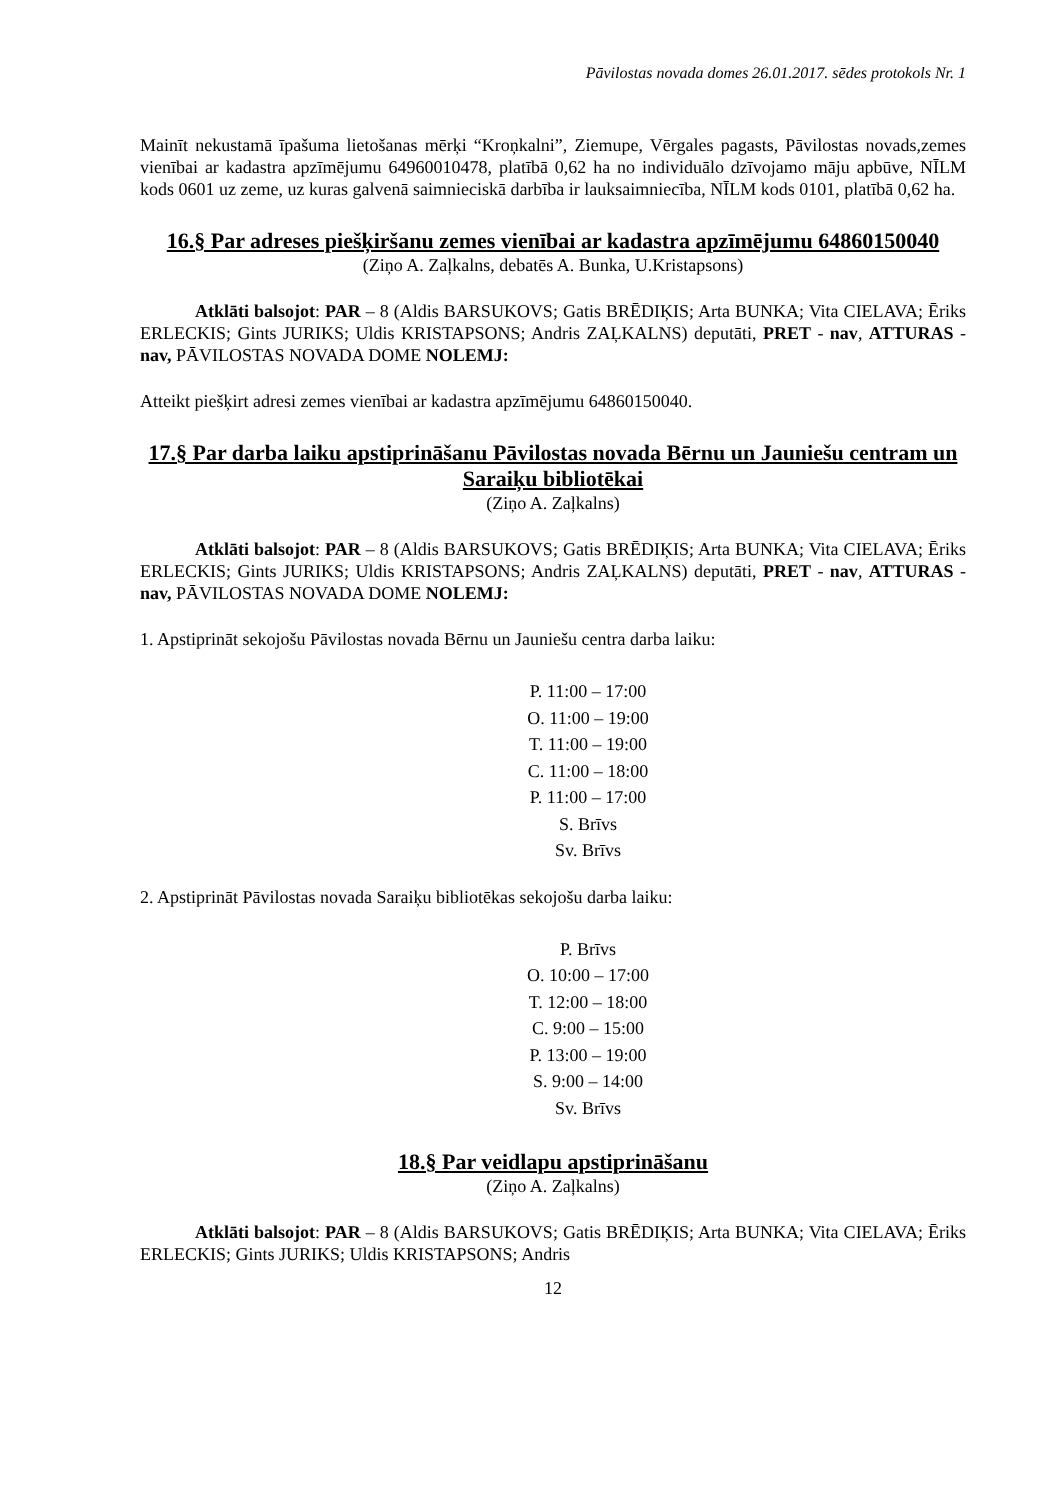Pāvilostas novada domes 26.01.2017. sēdes protokols Nr. 1
Mainīt nekustamā īpašuma lietošanas mērķi “Kroņkalni”, Ziemupe, Vērgales pagasts, Pāvilostas novads,zemes vienībai ar kadastra apzīmējumu 64960010478, platībā 0,62 ha no individuālo dzīvojamo māju apbūve, NĪLM kods 0601 uz zeme, uz kuras galvenā saimnieciskā darbība ir lauksaimniecība, NĪLM kods 0101, platībā 0,62 ha.
16.§ Par adreses piešķiršanu zemes vienībai ar kadastra apzīmējumu 64860150040
(Ziņo A. Zaļkalns, debatēs A. Bunka, U.Kristapsons)
Atklāti balsojot: PAR – 8 (Aldis BARSUKOVS; Gatis BRĒDIĶIS; Arta BUNKA; Vita CIELAVA; Ēriks ERLECKIS; Gints JURIKS; Uldis KRISTAPSONS; Andris ZAĻKALNS) deputāti, PRET - nav, ATTURAS - nav, PĀVILOSTAS NOVADA DOME NOLEMJ:
Atteikt piešķirt adresi zemes vienībai ar kadastra apzīmējumu 64860150040.
17.§ Par darba laiku apstiprināšanu Pāvilostas novada Bērnu un Jauniešu centram un Saraiķu bibliotēkai
(Ziņo A. Zaļkalns)
Atklāti balsojot: PAR – 8 (Aldis BARSUKOVS; Gatis BRĒDIĶIS; Arta BUNKA; Vita CIELAVA; Ēriks ERLECKIS; Gints JURIKS; Uldis KRISTAPSONS; Andris ZAĻKALNS) deputāti, PRET - nav, ATTURAS - nav, PĀVILOSTAS NOVADA DOME NOLEMJ:
1. Apstiprināt sekojošu Pāvilostas novada Bērnu un Jauniešu centra darba laiku:
P. 11:00 – 17:00
O. 11:00 – 19:00
T. 11:00 – 19:00
C. 11:00 – 18:00
P. 11:00 – 17:00
S. Brīvs
Sv. Brīvs
2. Apstiprināt Pāvilostas novada Saraiķu bibliotēkas sekojošu darba laiku:
P. Brīvs
O. 10:00 – 17:00
T. 12:00 – 18:00
C. 9:00 – 15:00
P. 13:00 – 19:00
S. 9:00 – 14:00
Sv. Brīvs
18.§ Par veidlapu apstiprināšanu
(Ziņo A. Zaļkalns)
Atklāti balsojot: PAR – 8 (Aldis BARSUKOVS; Gatis BRĒDIĶIS; Arta BUNKA; Vita CIELAVA; Ēriks ERLECKIS; Gints JURIKS; Uldis KRISTAPSONS; Andris
12